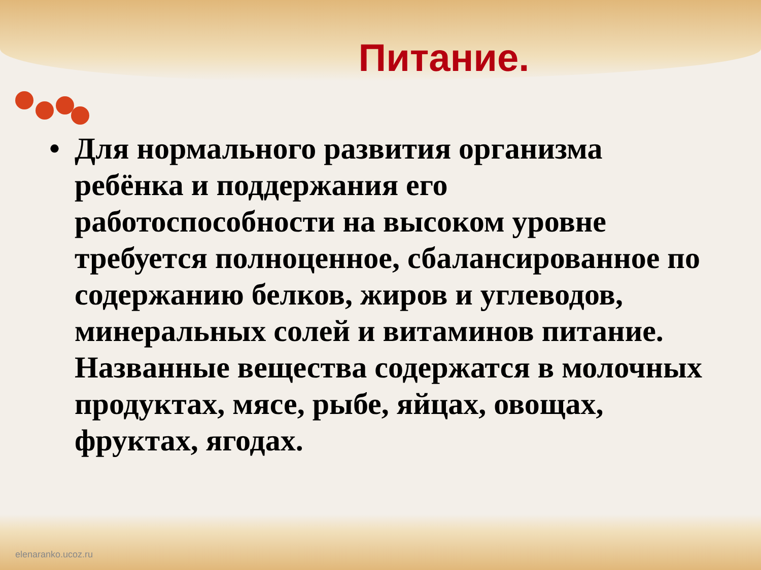Питание.
• Для нормального развития организма ребёнка и поддержания его работоспособности на высоком уровне требуется полноценное, сбалансированное по содержанию белков, жиров и углеводов, минеральных солей и витаминов питание. Названные вещества содержатся в молочных продуктах, мясе, рыбе, яйцах, овощах, фруктах, ягодах.
elenaranko.ucoz.ru